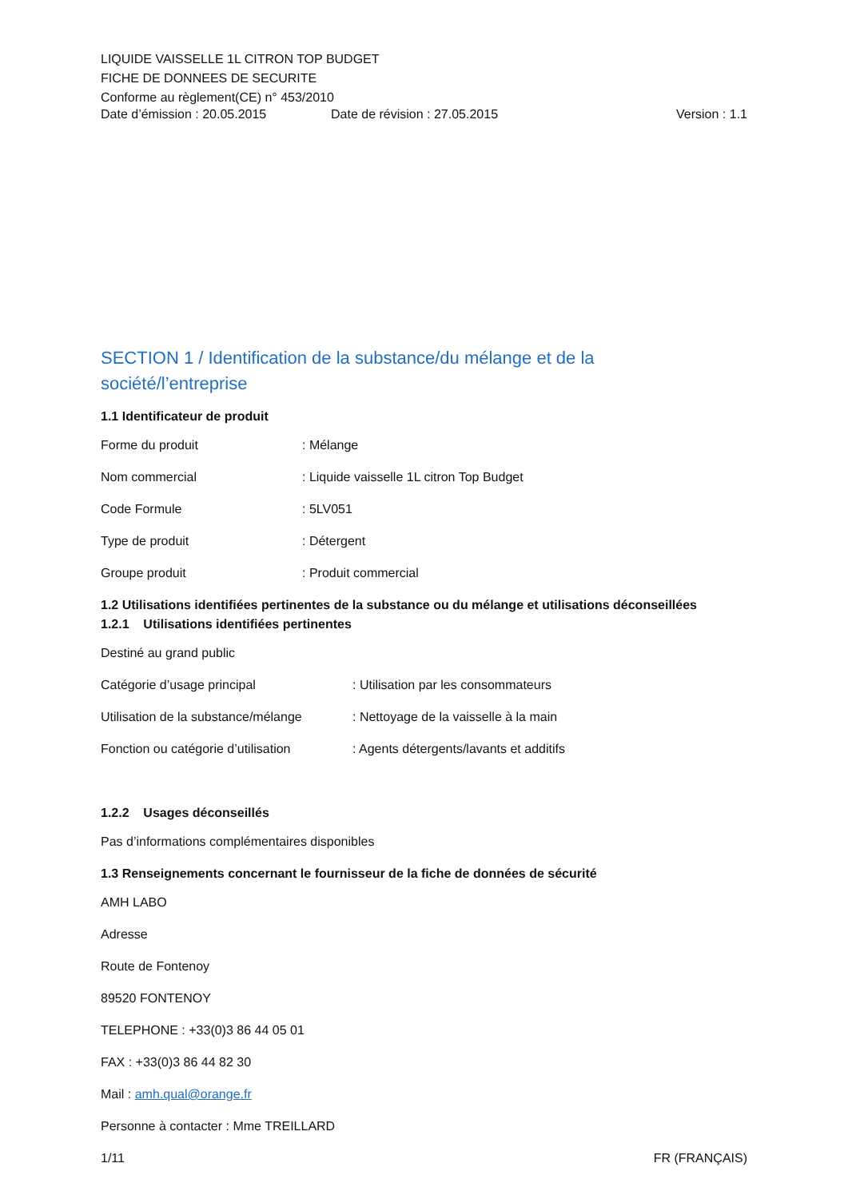LIQUIDE VAISSELLE 1L CITRON TOP BUDGET
FICHE DE DONNEES DE SECURITE
Conforme au règlement(CE) n° 453/2010
Date d’émission : 20.05.2015 Date de révision : 27.05.2015 Version : 1.1
SECTION 1 / Identification de la substance/du mélange et de la société/l’entreprise
1.1 Identificateur de produit
Forme du produit: Mélange
Nom commercial: Liquide vaisselle 1L citron Top Budget
Code Formule: 5LV051
Type de produit: Détergent
Groupe produit: Produit commercial
1.2 Utilisations identifiées pertinentes de la substance ou du mélange et utilisations déconseillées
1.2.1 Utilisations identifiées pertinentes
Destiné au grand public
Catégorie d’usage principal: Utilisation par les consommateurs
Utilisation de la substance/mélange: Nettoyage de la vaisselle à la main
Fonction ou catégorie d’utilisation: Agents détergents/lavants et additifs
1.2.2 Usages déconseillés
Pas d’informations complémentaires disponibles
1.3 Renseignements concernant le fournisseur de la fiche de données de sécurité
AMH LABO
Adresse
Route de Fontenoy
89520 FONTENOY
TELEPHONE : +33(0)3 86 44 05 01
FAX : +33(0)3 86 44 82 30
Mail : amh.qual@orange.fr
Personne à contacter : Mme TREILLARD
1/11 FR (FRANÇAIS)